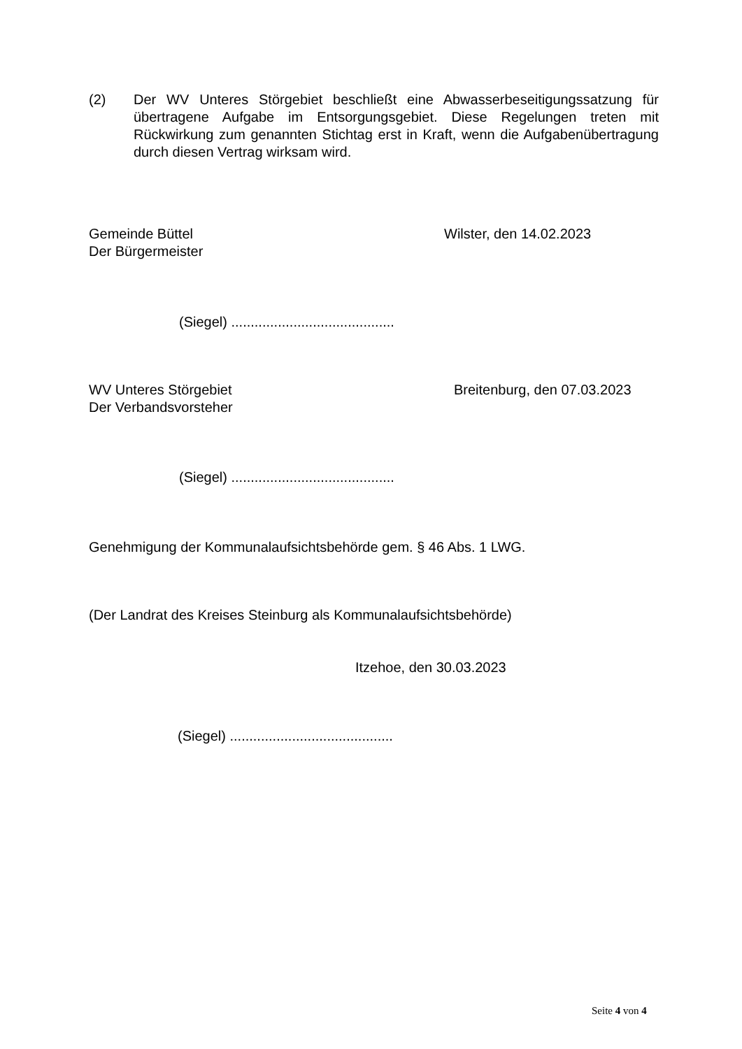(2) Der WV Unteres Störgebiet beschließt eine Abwasserbeseitigungssatzung für übertragene Aufgabe im Entsorgungsgebiet. Diese Regelungen treten mit Rückwirkung zum genannten Stichtag erst in Kraft, wenn die Aufgabenübertragung durch diesen Vertrag wirksam wird.
Gemeinde Büttel
Der Bürgermeister
Wilster, den 14.02.2023
(Siegel) ..........................................
WV Unteres Störgebiet
Der Verbandsvorsteher
Breitenburg, den 07.03.2023
(Siegel) ..........................................
Genehmigung der Kommunalaufsichtsbehörde gem. § 46 Abs. 1 LWG.
(Der Landrat des Kreises Steinburg als Kommunalaufsichtsbehörde)
Itzehoe, den 30.03.2023
(Siegel) ..........................................
Seite 4 von 4